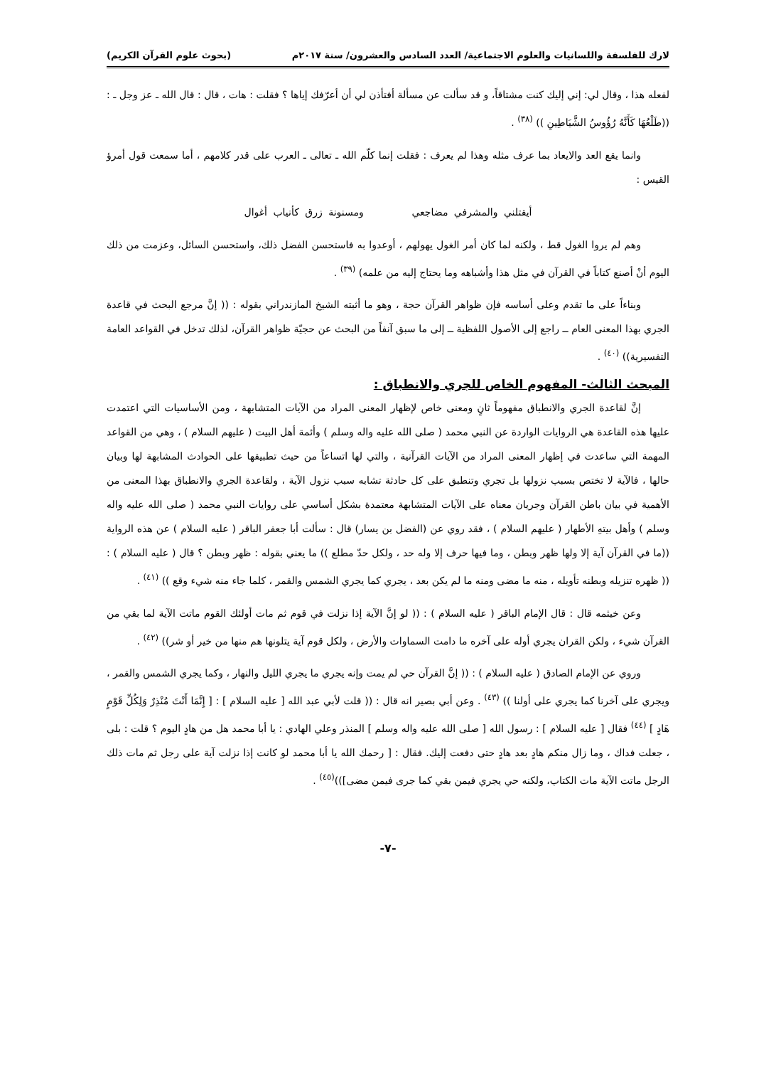لارك للفلسفة واللسانيات والعلوم الاجتماعية/ العدد السادس والعشرون/ سنة ٢٠١٧م (بحوث علوم القرآن الكريم)
لفعله هذا ، وقال لي: إني إليك كنت مشتاقاً، و قد سألت عن مسألة أفتأذن لي أن أعرّفك إياها ؟ فقلت : هات ، قال : قال الله ـ عز وجل ـ : ((طَلْعُهَا كَأَنَّهُ رُؤُوسُ الشَّيَاطِينِ )) <sup>(٣٨)</sup> .
وانما يقع العد والايعاد بما عرف مثله وهذا لم يعرف : فقلت إنما كلّم الله ـ تعالى ـ العرب على قدر كلامهم ، أما سمعت قول أمرؤ القيس :
أيقتلني والمشرفي مضاجعي ومسنونة زرق كأنياب أغوال
وهم لم يروا الغول قط ، ولكنه لما كان أمر الغول يهولهم ، أوعدوا به فاستحسن الفضل ذلك، واستحسن السائل، وعزمت من ذلك اليوم أنْ أصنع كتاباً في القرآن في مثل هذا وأشباهه وما يحتاج إليه من علمه) <sup>(٣٩)</sup> .
وبناءاً على ما تقدم وعلى أساسه فإن ظواهر القرآن حجة ، وهو ما أثبته الشيخ المازندراني بقوله : (( إنَّ مرجع البحث في قاعدة الجري بهذا المعنى العام ــ راجع إلى الأصول اللفظية ــ إلى ما سبق آنفاً من البحث عن حجيّة ظواهر القرآن، لذلك تدخل في القواعد العامة التفسيرية)) <sup>(٤٠)</sup> .
المبحث الثالث- المفهوم الخاص للجري والانطباق :
إنَّ لقاعدة الجري والانطباق مفهوماً ثانٍ ومعنى خاص لإظهار المعنى المراد من الآيات المتشابهة ، ومن الأساسيات التي اعتمدت عليها هذه القاعدة هي الروايات الواردة عن النبي محمد ( صلى الله عليه واله وسلم ) وأئمة أهل البيت ( عليهم السلام ) ، وهي من القواعد المهمة التي ساعدت في إظهار المعنى المراد من الآيات القرآنية ، والتي لها اتساعاً من حيث تطبيقها على الحوادث المشابهة لها وبيان حالها ، فالآية لا تختص بسبب نزولها بل تجري وتنطبق على كل حادثة تشابه سبب نزول الآية ، ولقاعدة الجري والانطباق بهذا المعنى من الأهمية في بيان باطن القرآن وجريان معناه على الآيات المتشابهة معتمدة بشكل أساسي على روايات النبي محمد ( صلى الله عليه واله وسلم ) وأهل بيتهِ الأطهار ( عليهم السلام ) ، فقد روي عن (الفضل بن يسار) قال : سألت أبا جعفر الباقر ( عليه السلام ) عن هذه الرواية ((ما في القرآن آية إلا ولها ظهر وبطن ، وما فيها حرف إلا وله حد ، ولكل حدّ مطلع )) ما يعني بقوله : ظهر وبطن ؟ قال ( عليه السلام ) : (( ظهره تنزيله وبطنه تأويله ، منه ما مضى ومنه ما لم يكن بعد ، يجري كما يجري الشمس والقمر ، كلما جاء منه شيء وقع )) <sup>(٤١)</sup> .
وعن خيثمه قال : قال الإمام الباقر ( عليه السلام ) : (( لو إنَّ الآية إذا نزلت في قوم ثم مات أولئك القوم ماتت الآية لما بقي من القرآن شيء ، ولكن القران يجري أوله على آخره ما دامت السماوات والأرض ، ولكل قوم آية يتلونها هم منها من خير أو شر)) <sup>(٤٢)</sup> .
وروي عن الإمام الصادق ( عليه السلام ) : (( إنَّ القرآن حي لم يمت وإنه يجري ما يجري الليل والنهار ، وكما يجري الشمس والقمر ، ويجري على آخرنا كما يجري على أولنا )) <sup>(٤٣)</sup> . وعن أبي بصير انه قال : (( قلت لأبي عبد الله [ عليه السلام ] : [ إِنَّمَا أَنْتَ مُنْذِرٌ وَلِكُلِّ قَوْمٍ هَادٍ ] <sup>(٤٤)</sup> فقال [ عليه السلام ] : رسول الله [ صلى الله عليه واله وسلم ] المنذر وعلي الهادي : يا أبا محمد هل من هادٍ اليوم ؟ قلت : بلى ، جعلت فداك ، وما زال منكم هادٍ بعد هادٍ حتى دفعت إليك. فقال : [ رحمك الله يا أبا محمد لو كانت إذا نزلت آية على رجل ثم مات ذلك الرجل ماتت الآية مات الكتاب، ولكنه حي يجري فيمن بقي كما جرى فيمن مضى]))<sup>(٤٥)</sup> .
-٧-